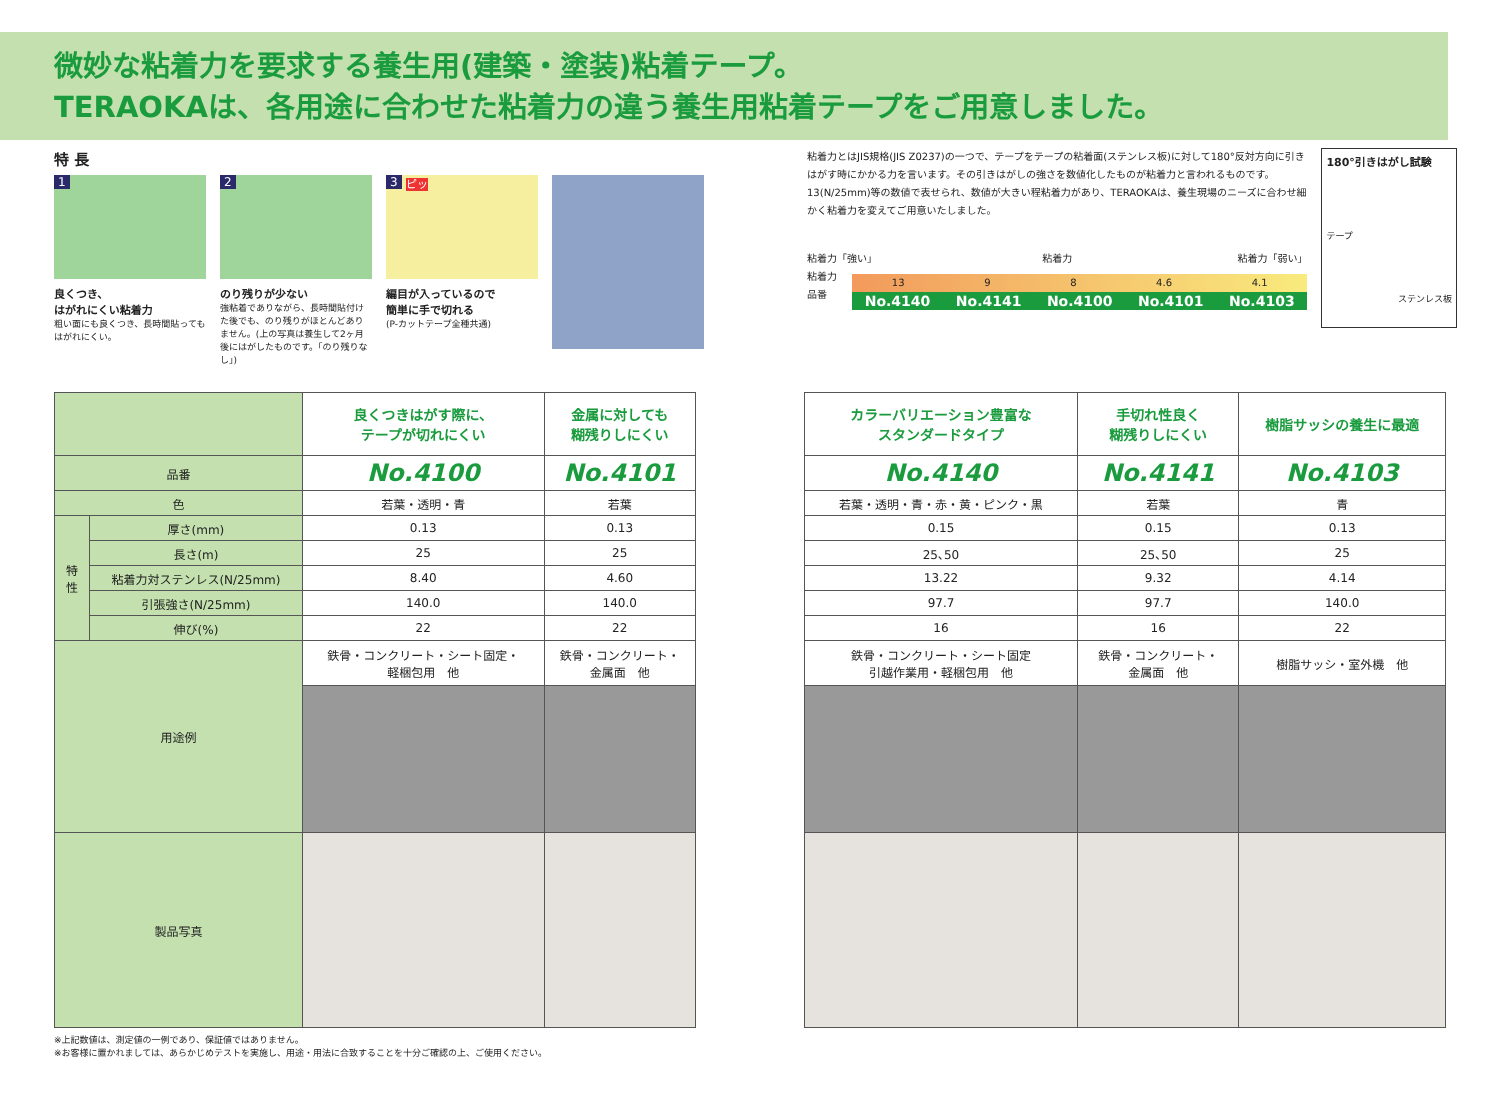微妙な粘着力を要求する養生用(建築・塗装)粘着テープ。
TERAOKAは、各用途に合わせた粘着力の違う養生用粘着テープをご用意しました。
特 長
1
良くつき、
はがれにくい粘着力
粗い面にも良くつき、長時間貼っても はがれにくい。
2
のり残りが少ない
強粘着でありながら、長時間貼付けた後でも、のり残りがほとんどありません。(上の写真は養生して2ヶ月後にはがしたものです。「のり残りなし」)
3 ピッ
編目が入っているので
簡単に手で切れる
(P-カットテープ全種共通)
粘着力とはJIS規格(JIS Z0237)の一つで、テープをテープの粘着面(ステンレス板)に対して180°反対方向に引きはがす時にかかる力を言います。その引きはがしの強さを数値化したものが粘着力と言われるものです。13(N/25mm)等の数値で表せられ、数値が大きい程粘着力があり、TERAOKAは、養生現場のニーズに合わせ細かく粘着力を変えてご用意いたしました。
粘着力「強い」 粘着力 粘着力「弱い」
粘着力
品番
13 9 8 4.6 4.1
No.4140 No.4141 No.4100 No.4101 No.4103
180°引きはがし試験
テープ
ステンレス板
| | | 良くつきはがす際に、 テープが切れにくい | 金属に対しても 糊残りしにくい |
| --- | --- | --- | --- |
| 品番 | | No.4100 | No.4101 |
| 色 | | 若葉・透明・青 | 若葉 |
| 特 性 | 厚さ(mm) | 0.13 | 0.13 |
| | 長さ(m) | 25 | 25 |
| | 粘着力対ステンレス(N/25mm) | 8.40 | 4.60 |
| | 引張強さ(N/25mm) | 140.0 | 140.0 |
| | 伸び(%) | 22 | 22 |
| 用途例 | | 鉄骨・コンクリート・シート固定・ 軽梱包用 他 | 鉄骨・コンクリート・ 金属面 他 |
| 製品写真 | | | |
| カラーバリエーション豊富な スタンダードタイプ | 手切れ性良く 糊残りしにくい | 樹脂サッシの養生に最適 |
| --- | --- | --- |
| No.4140 | No.4141 | No.4103 |
| 若葉・透明・青・赤・黄・ピンク・黒 | 若葉 | 青 |
| 0.15 | 0.15 | 0.13 |
| 25､50 | 25､50 | 25 |
| 13.22 | 9.32 | 4.14 |
| 97.7 | 97.7 | 140.0 |
| 16 | 16 | 22 |
| 鉄骨・コンクリート・シート固定 引越作業用・軽梱包用 他 | 鉄骨・コンクリート・ 金属面 他 | 樹脂サッシ・室外機 他 |
※上記数値は、測定値の一例であり、保証値ではありません。
※お客様に置かれましては、あらかじめテストを実施し、用途・用法に合致することを十分ご確認の上、ご使用ください。